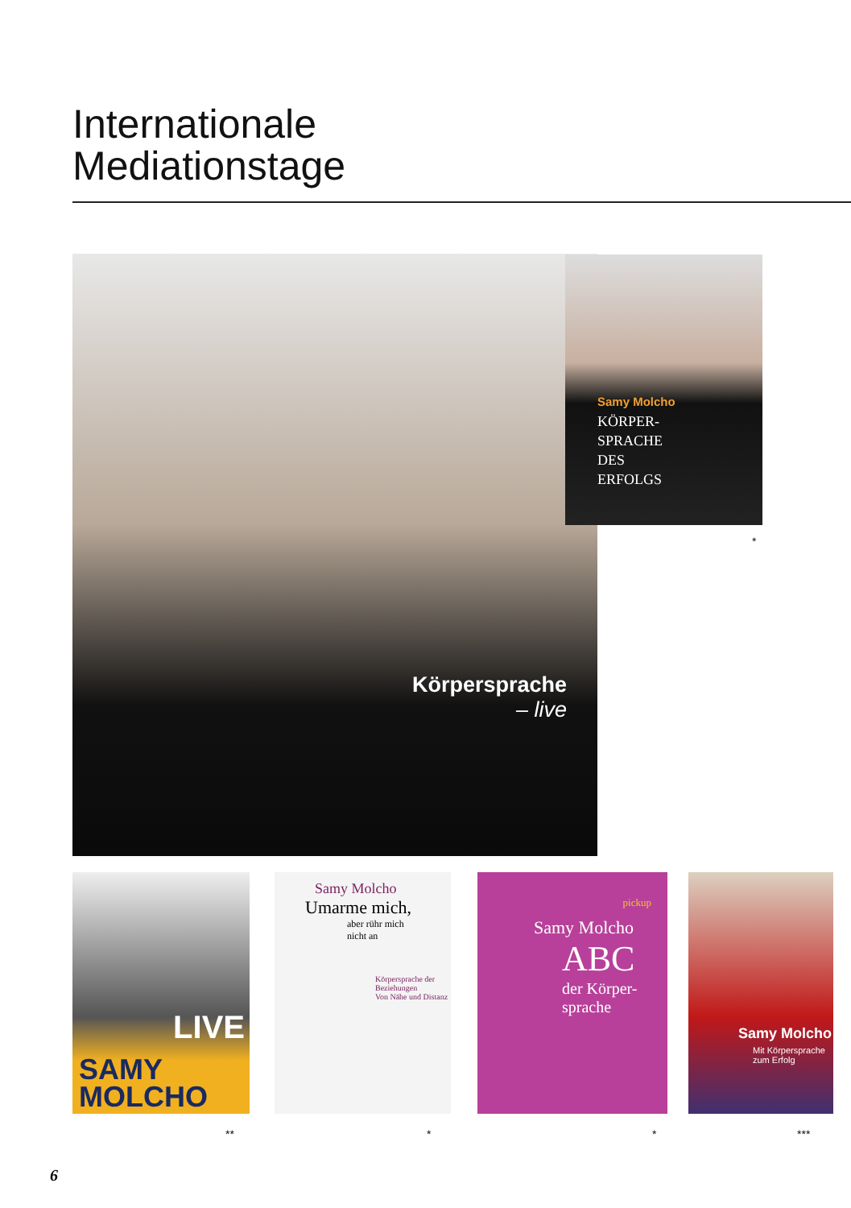Internationale
Mediationstage
Körpersprache
– live
Samy Molcho
KÖRPER-
SPRACHE
DES
ERFOLGS
*
SAMY
MOLCHO
LIVE
Samy Molcho
Umarme mich,
aber rühr mich
nicht an
Körpersprache der Beziehungen
Von Nähe und Distanz
pickup
Samy Molcho
ABC
der Körper-
sprache
Samy Molcho
Mit Körpersprache zum Erfolg
** * * ***
6